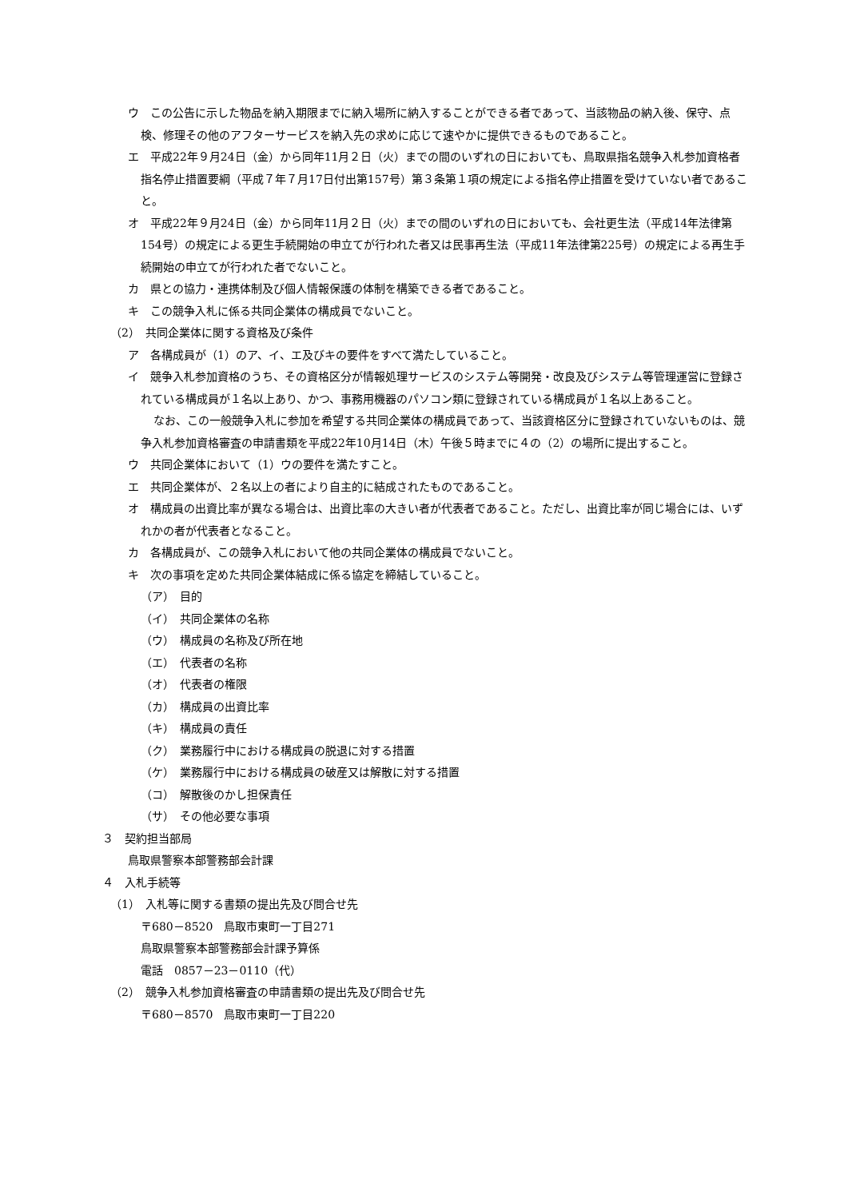ウ　この公告に示した物品を納入期限までに納入場所に納入することができる者であって、当該物品の納入後、保守、点検、修理その他のアフターサービスを納入先の求めに応じて速やかに提供できるものであること。
エ　平成22年９月24日（金）から同年11月２日（火）までの間のいずれの日においても、鳥取県指名競争入札参加資格者指名停止措置要綱（平成７年７月17日付出第157号）第３条第１項の規定による指名停止措置を受けていない者であること。
オ　平成22年９月24日（金）から同年11月２日（火）までの間のいずれの日においても、会社更生法（平成14年法律第154号）の規定による更生手続開始の申立てが行われた者又は民事再生法（平成11年法律第225号）の規定による再生手続開始の申立てが行われた者でないこと。
カ　県との協力・連携体制及び個人情報保護の体制を構築できる者であること。
キ　この競争入札に係る共同企業体の構成員でないこと。
（2）　共同企業体に関する資格及び条件
ア　各構成員が（1）のア、イ、エ及びキの要件をすべて満たしていること。
イ　競争入札参加資格のうち、その資格区分が情報処理サービスのシステム等開発・改良及びシステム等管理運営に登録されている構成員が１名以上あり、かつ、事務用機器のパソコン類に登録されている構成員が１名以上あること。
なお、この一般競争入札に参加を希望する共同企業体の構成員であって、当該資格区分に登録されていないものは、競争入札参加資格審査の申請書類を平成22年10月14日（木）午後５時までに４の（2）の場所に提出すること。
ウ　共同企業体において（1）ウの要件を満たすこと。
エ　共同企業体が、２名以上の者により自主的に結成されたものであること。
オ　構成員の出資比率が異なる場合は、出資比率の大きい者が代表者であること。ただし、出資比率が同じ場合には、いずれかの者が代表者となること。
カ　各構成員が、この競争入札において他の共同企業体の構成員でないこと。
キ　次の事項を定めた共同企業体結成に係る協定を締結していること。
（ア）　目的
（イ）　共同企業体の名称
（ウ）　構成員の名称及び所在地
（エ）　代表者の名称
（オ）　代表者の権限
（カ）　構成員の出資比率
（キ）　構成員の責任
（ク）　業務履行中における構成員の脱退に対する措置
（ケ）　業務履行中における構成員の破産又は解散に対する措置
（コ）　解散後のかし担保責任
（サ）　その他必要な事項
３　契約担当部局
鳥取県警察本部警務部会計課
４　入札手続等
（1）　入札等に関する書類の提出先及び問合せ先
〒680－8520　鳥取市東町一丁目271
鳥取県警察本部警務部会計課予算係
電話　0857－23－0110（代）
（2）　競争入札参加資格審査の申請書類の提出先及び問合せ先
〒680－8570　鳥取市東町一丁目220